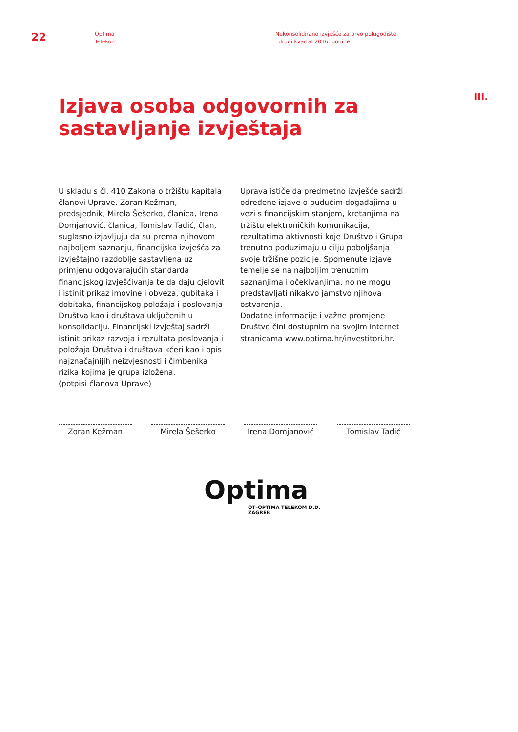22
Optima
Telekom
Nekonsolidirano izvješće za prvo polugodište
i drugi kvartal 2016. godine
Izjava osoba odgovornih za sastavljanje izvještaja
III.
U skladu s čl. 410 Zakona o tržištu kapitala članovi Uprave, Zoran Kežman, predsjednik, Mirela Šešerko, članica, Irena Domjanović, članica, Tomislav Tadić, član, suglasno izjavljuju da su prema njihovom najboljem saznanju, financijska izvješća za izvještajno razdoblje sastavljena uz primjenu odgovarajućih standarda financijskog izvješćivanja te da daju cjelovit i istinit prikaz imovine i obveza, gubitaka i dobitaka, financijskog položaja i poslovanja Društva kao i društava uključenih u konsolidaciju. Financijski izvještaj sadrži istinit prikaz razvoja i rezultata poslovanja i položaja Društva i društava kćeri kao i opis najznačajnijih neizvjesnosti i čimbenika rizika kojima je grupa izložena.
(potpisi članova Uprave)
Uprava ističe da predmetno izvješće sadrži određene izjave o budućim događajima u vezi s financijskim stanjem, kretanjima na tržištu elektroničkih komunikacija, rezultatima aktivnosti koje Društvo i Grupa trenutno poduzimaju u cilju poboljšanja svoje tržišne pozicije. Spomenute izjave temelje se na najboljim trenutnim saznanjima i očekivanjima, no ne mogu predstavljati nikakvo jamstvo njihova ostvarenja.
Dodatne informacije i važne promjene Društvo čini dostupnim na svojim internet stranicama www.optima.hr/investitori.hr.
Zoran Kežman Mirela Šešerko Irena Domjanović Tomislav Tadić
Optima
OT–OPTIMA TELEKOM D.D.
ZAGREB